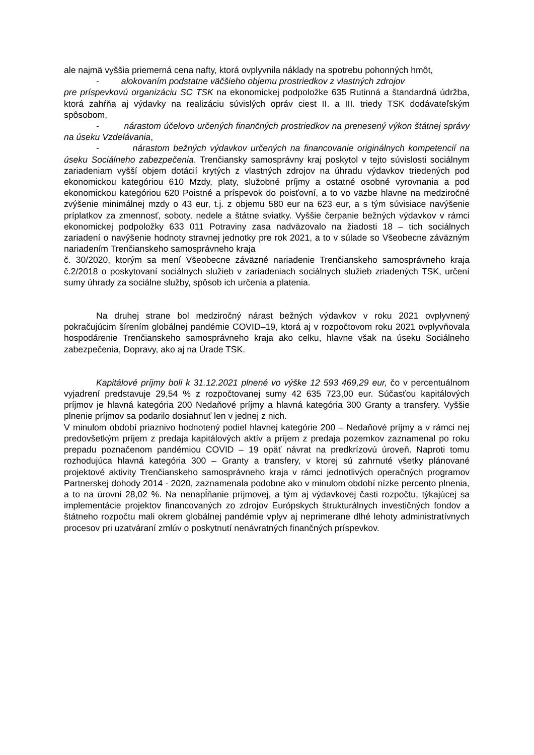ale najmä vyššia priemerná cena nafty, ktorá ovplyvnila náklady na spotrebu pohonných hmôt,
- alokovaním podstatne väčšieho objemu prostriedkov z vlastných zdrojov
pre príspevkovú organizáciu SC TSK na ekonomickej podpoložke 635 Rutinná a štandardná údržba, ktorá zahŕňa aj výdavky na realizáciu súvislých opráv ciest II. a III. triedy TSK dodávateľským spôsobom,
- nárastom účelovo určených finančných prostriedkov na prenesený výkon štátnej správy na úseku Vzdelávania,
- nárastom bežných výdavkov určených na financovanie originálnych kompetencií na úseku Sociálneho zabezpečenia. Trenčiansky samosprávny kraj poskytol v tejto súvislosti sociálnym zariadeniam vyšší objem dotácií krytých z vlastných zdrojov na úhradu výdavkov triedených pod ekonomickou kategóriou 610 Mzdy, platy, služobné príjmy a ostatné osobné vyrovnania a pod ekonomickou kategóriou 620 Poistné a príspevok do poisťovní, a to vo väzbe hlavne na medziročné zvýšenie minimálnej mzdy o 43 eur, t.j. z objemu 580 eur na 623 eur, a s tým súvisiace navýšenie príplatkov za zmennosť, soboty, nedele a štátne sviatky. Vyššie čerpanie bežných výdavkov v rámci ekonomickej podpoložky 633 011 Potraviny zasa nadväzovalo na žiadosti 18 – tich sociálnych zariadení o navýšenie hodnoty stravnej jednotky pre rok 2021, a to v súlade so Všeobecne záväzným nariadením Trenčianskeho samosprávneho kraja
č. 30/2020, ktorým sa mení Všeobecne záväzné nariadenie Trenčianskeho samosprávneho kraja č.2/2018 o poskytovaní sociálnych služieb v zariadeniach sociálnych služieb zriadených TSK, určení sumy úhrady za sociálne služby, spôsob ich určenia a platenia.
Na druhej strane bol medziročný nárast bežných výdavkov v roku 2021 ovplyvnený pokračujúcim šírením globálnej pandémie COVID–19, ktorá aj v rozpočtovom roku 2021 ovplyvňovala hospodárenie Trenčianskeho samosprávneho kraja ako celku, hlavne však na úseku Sociálneho zabezpečenia, Dopravy, ako aj na Úrade TSK.
Kapitálové príjmy boli k 31.12.2021 plnené vo výške 12 593 469,29 eur, čo v percentuálnom vyjadrení predstavuje 29,54 % z rozpočtovanej sumy 42 635 723,00 eur. Súčasťou kapitálových príjmov je hlavná kategória 200 Nedaňové príjmy a hlavná kategória 300 Granty a transfery. Vyššie plnenie príjmov sa podarilo dosiahnuť len v jednej z nich.
V minulom období priaznivo hodnotený podiel hlavnej kategórie 200 – Nedaňové príjmy a v rámci nej predovšetkým príjem z predaja kapitálových aktív a príjem z predaja pozemkov zaznamenal po roku prepadu poznačenom pandémiou COVID – 19 opäť návrat na predkrízovú úroveň. Naproti tomu rozhodujúca hlavná kategória 300 – Granty a transfery, v ktorej sú zahrnuté všetky plánované projektové aktivity Trenčianskeho samosprávneho kraja v rámci jednotlivých operačných programov Partnerskej dohody 2014 - 2020, zaznamenala podobne ako v minulom období nízke percento plnenia, a to na úrovni 28,02 %. Na nenapĺňanie príjmovej, a tým aj výdavkovej časti rozpočtu, týkajúcej sa implementácie projektov financovaných zo zdrojov Európskych štrukturálnych investičných fondov a štátneho rozpočtu mali okrem globálnej pandémie vplyv aj neprimerane dlhé lehoty administratívnych procesov pri uzatváraní zmlúv o poskytnutí nenávratných finančných príspevkov.